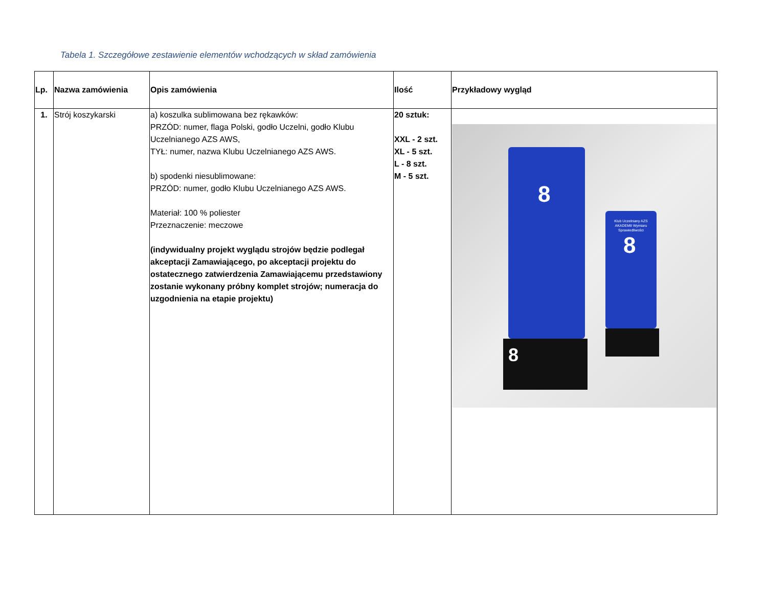Tabela 1. Szczegółowe zestawienie elementów wchodzących w skład zamówienia
| Lp. | Nazwa zamówienia | Opis zamówienia | Ilość | Przykładowy wygląd |
| --- | --- | --- | --- | --- |
| 1. | Strój koszykarski | a) koszulka sublimowana bez rękawków: PRZÓD: numer, flaga Polski, godło Uczelni, godło Klubu Uczelnianego AZS AWS, TYŁ: numer, nazwa Klubu Uczelnianego AZS AWS. b) spodenki niesublimowane: PRZÓD: numer, godło Klubu Uczelnianego AZS AWS. Materiał: 100 % poliester Przeznaczenie: meczowe (indywidualny projekt wyglądu strojów będzie podlegał akceptacji Zamawiającego, po akceptacji projektu do ostatecznego zatwierdzenia Zamawiającemu przedstawiony zostanie wykonany próbny komplet strojów; numeracja do uzgodnienia na etapie projektu) | 20 sztuk: XXL - 2 szt. XL - 5 szt. L - 8 szt. M - 5 szt. | 8 8 Klub Uczelniany AZS AKADEMII Wymiaru Sprawiedliwości 8 |